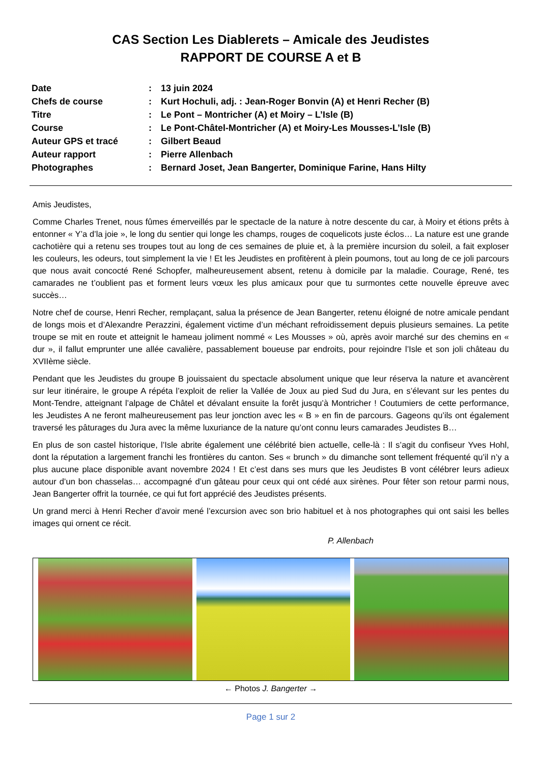CAS Section Les Diablerets – Amicale des Jeudistes
RAPPORT DE COURSE A et B
| Date | : | 13 juin 2024 |
| Chefs de course | : | Kurt Hochuli, adj. : Jean-Roger Bonvin (A) et Henri Recher (B) |
| Titre | : | Le Pont – Montricher (A) et Moiry – L’Isle (B) |
| Course | : | Le Pont-Châtel-Montricher (A) et Moiry-Les Mousses-L’Isle (B) |
| Auteur GPS et tracé | : | Gilbert Beaud |
| Auteur rapport | : | Pierre Allenbach |
| Photographes | : | Bernard Joset, Jean Bangerter, Dominique Farine, Hans Hilty |
Amis Jeudistes,
Comme Charles Trenet, nous fûmes émerveillés par le spectacle de la nature à notre descente du car, à Moiry et étions prêts à entonner « Y’a d’la joie », le long du sentier qui longe les champs, rouges de coquelicots juste éclos… La nature est une grande cachotière qui a retenu ses troupes tout au long de ces semaines de pluie et, à la première incursion du soleil, a fait exploser les couleurs, les odeurs, tout simplement la vie ! Et les Jeudistes en profitèrent à plein poumons, tout au long de ce joli parcours que nous avait concocté René Schopfer, malheureusement absent, retenu à domicile par la maladie. Courage, René, tes camarades ne t’oublient pas et forment leurs vœux les plus amicaux pour que tu surmontes cette nouvelle épreuve avec succès…
Notre chef de course, Henri Recher, remplaçant, salua la présence de Jean Bangerter, retenu éloigné de notre amicale pendant de longs mois et d’Alexandre Perazzini, également victime d’un méchant refroidissement depuis plusieurs semaines. La petite troupe se mit en route et atteignit le hameau joliment nommé « Les Mousses » où, après avoir marché sur des chemins en « dur », il fallut emprunter une allée cavalière, passablement boueuse par endroits, pour rejoindre l’Isle et son joli château du XVIIème siècle.
Pendant que les Jeudistes du groupe B jouissaient du spectacle absolument unique que leur réserva la nature et avancèrent sur leur itinéraire, le groupe A répéta l’exploit de relier la Vallée de Joux au pied Sud du Jura, en s’élevant sur les pentes du Mont-Tendre, atteignant l’alpage de Châtel et dévalant ensuite la forêt jusqu’à Montricher ! Coutumiers de cette performance, les Jeudistes A ne feront malheureusement pas leur jonction avec les « B » en fin de parcours. Gageons qu’ils ont également traversé les pâturages du Jura avec la même luxuriance de la nature qu’ont connu leurs camarades Jeudistes B…
En plus de son castel historique, l’Isle abrite également une célébrité bien actuelle, celle-là : Il s’agit du confiseur Yves Hohl, dont la réputation a largement franchi les frontières du canton. Ses « brunch » du dimanche sont tellement fréquenté qu’il n’y a plus aucune place disponible avant novembre 2024 ! Et c’est dans ses murs que les Jeudistes B vont célébrer leurs adieux autour d’un bon chasselas… accompagné d’un gâteau pour ceux qui ont cédé aux sirènes. Pour fêter son retour parmi nous, Jean Bangerter offrit la tournée, ce qui fut fort apprécié des Jeudistes présents.
Un grand merci à Henri Recher d’avoir mené l’excursion avec son brio habituel et à nos photographes qui ont saisi les belles images qui ornent ce récit.
P. Allenbach
← Photos J. Bangerter →
Page 1 sur 2